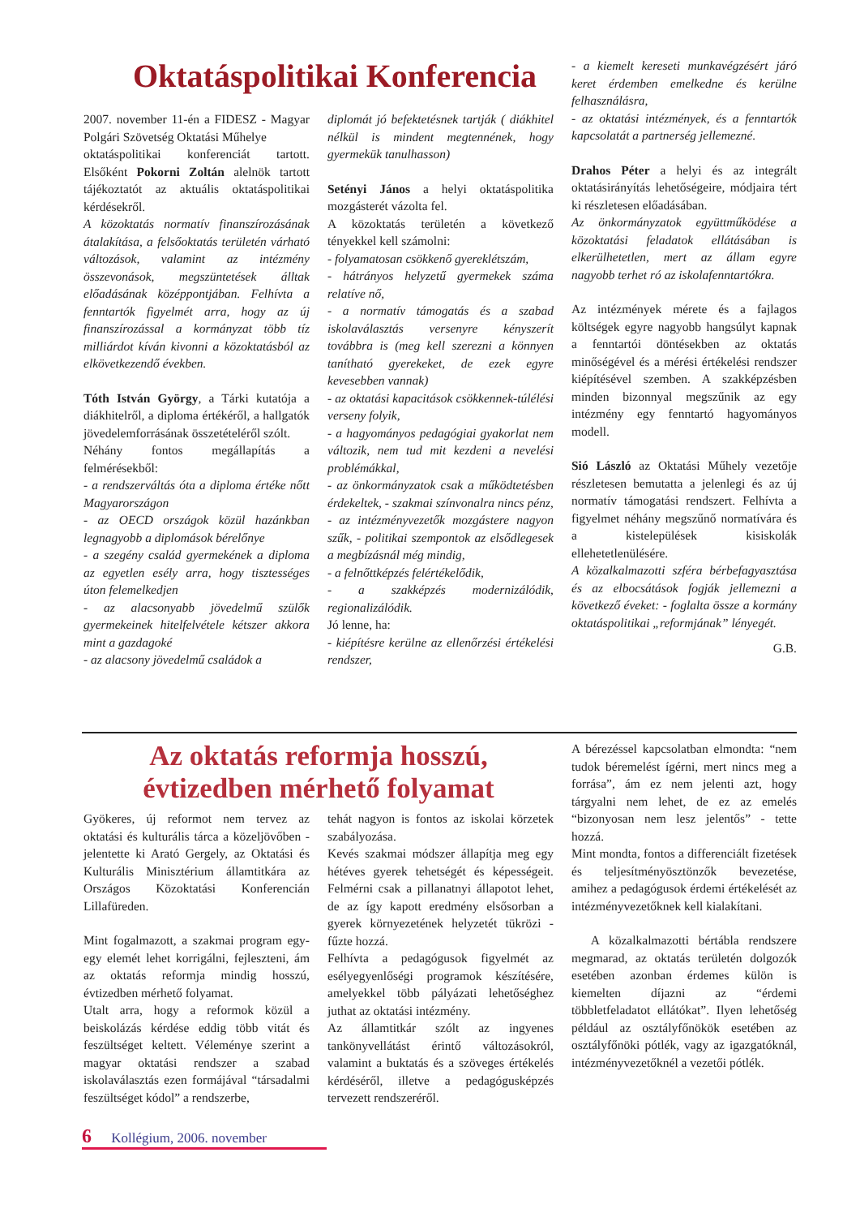Oktatáspolitikai Konferencia
2007. november 11-én a FIDESZ - Magyar Polgári Szövetség Oktatási Műhelye
oktatáspolitikai konferenciát tartott. Elsőként Pokorni Zoltán alelnök tartott tájékoztatót az aktuális oktatáspolitikai kérdésekről.
A közoktatás normatív finanszírozásának átalakítása, a felsőoktatás területén várható változások, valamint az intézmény összevonások, megszüntetések álltak előadásának középpontjában. Felhívta a fenntartók figyelmét arra, hogy az új finanszírozással a kormányzat több tíz milliárdot kíván kivonni a közoktatásból az elkövetkezendő években.
Tóth István György, a Tárki kutatója a diákhitelről, a diploma értékéről, a hallgatók jövedelemforrásának összetételéről szólt.
Néhány fontos megállapítás a felmérésekből:
- a rendszerváltás óta a diploma értéke nőtt Magyarországon
- az OECD országok közül hazánkban legnagyobb a diplomások bérelőnye
- a szegény család gyermekének a diploma az egyetlen esély arra, hogy tisztességes úton felemelkedjen
- az alacsonyabb jövedelmű szülők gyermekeinek hitelfelvétele kétszer akkora mint a gazdagoké
- az alacsony jövedelmű családok a
diplomát jó befektetésnek tartják ( diákhitel nélkül is mindent megtennének, hogy gyermekük tanulhasson)
Setényi János a helyi oktatáspolitika mozgásterét vázolta fel.
A közoktatás területén a következő tényekkel kell számolni:
- folyamatosan csökkenő gyereklétszám,
- hátrányos helyzetű gyermekek száma relatíve nő,
- a normatív támogatás és a szabad iskolaválasztás versenyre kényszerít továbbra is (meg kell szerezni a könnyen tanítható gyerekeket, de ezek egyre kevesebben vannak)
- az oktatási kapacitások csökkennek-túlélési verseny folyik,
- a hagyományos pedagógiai gyakorlat nem változik, nem tud mit kezdeni a nevelési problémákkal,
- az önkormányzatok csak a működtetésben érdekeltek, - szakmai színvonalra nincs pénz,
- az intézményvezetők mozgástere nagyon szűk, - politikai szempontok az elsődlegesek a megbízásnál még mindig,
- a felnőttképzés felértékelődik,
- a szakképzés modernizálódik, regionalizálódik.
Jó lenne, ha:
- kiépítésre kerülne az ellenőrzési értékelési rendszer,
- a kiemelt kereseti munkavégzésért járó keret érdemben emelkedne és kerülne felhasználásra,
- az oktatási intézmények, és a fenntartók kapcsolatát a partnerség jellemezné.
Drahos Péter a helyi és az integrált oktatásirányítás lehetőségeire, módjaira tért ki részletesen előadásában.
Az önkormányzatok együttműködése a közoktatási feladatok ellátásában is elkerülhetetlen, mert az állam egyre nagyobb terhet ró az iskolafenntartókra.
Az intézmények mérete és a fajlagos költségek egyre nagyobb hangsúlyt kapnak a fenntartói döntésekben az oktatás minőségével és a mérési értékelési rendszer kiépítésével szemben. A szakképzésben minden bizonnyal megszűnik az egy intézmény egy fenntartó hagyományos modell.
Sió László az Oktatási Műhely vezetője részletesen bemutatta a jelenlegi és az új normatív támogatási rendszert. Felhívta a figyelmet néhány megszűnő normatívára és a kistelepülések kisiskolák ellehetetlenülésére.
A közalkalmazotti szféra bérbefagyasztása és az elbocsátások fogják jellemezni a következő éveket: - foglalta össze a kormány oktatáspolitikai „reformjának” lényegét.
G.B.
Az oktatás reformja hosszú,
évtizedben mérhető folyamat
Gyökeres, új reformot nem tervez az oktatási és kulturális tárca a közeljövőben - jelentette ki Arató Gergely, az Oktatási és Kulturális Minisztérium államtitkára az Országos Közoktatási Konferencián Lillafüreden.
Mint fogalmazott, a szakmai program egy-egy elemét lehet korrigálni, fejleszteni, ám az oktatás reformja mindig hosszú, évtizedben mérhető folyamat.
Utalt arra, hogy a reformok közül a beiskolázás kérdése eddig több vitát és feszültséget keltett. Véleménye szerint a magyar oktatási rendszer a szabad iskolaválasztás ezen formájával “társadalmi feszültséget kódol” a rendszerbe,
tehát nagyon is fontos az iskolai körzetek szabályozása.
Kevés szakmai módszer állapítja meg egy hétéves gyerek tehetségét és képességeit. Felmérni csak a pillanatnyi állapotot lehet, de az így kapott eredmény elsősorban a gyerek környezetének helyzetét tükrözi - fűzte hozzá.
Felhívta a pedagógusok figyelmét az esélyegyenlőségi programok készítésére, amelyekkel több pályázati lehetőséghez juthat az oktatási intézmény.
Az államtitkár szólt az ingyenes tankönyvellátást érintő változásokról, valamint a buktatás és a szöveges értékelés kérdéséről, illetve a pedagógusképzés tervezett rendszeréről.
A bérezéssel kapcsolatban elmondta: “nem tudok béremelést ígérni, mert nincs meg a forrása”, ám ez nem jelenti azt, hogy tárgyalni nem lehet, de ez az emelés “bizonyosan nem lesz jelentős” - tette hozzá.
Mint mondta, fontos a differenciált fizetések és teljesítményösztönzők bevezetése, amihez a pedagógusok érdemi értékelését az intézményvezetőknek kell kialakítani.
A közalkalmazotti bértábla rendszere megmarad, az oktatás területén dolgozók esetében azonban érdemes külön is kiemelten díjazni az “érdemi többletfeladatot ellátókat”. Ilyen lehetőség például az osztályfőnökök esetében az osztályfőnöki pótlék, vagy az igazgatóknál, intézményvezetőknél a vezetői pótlék.
6 Kollégium, 2006. november